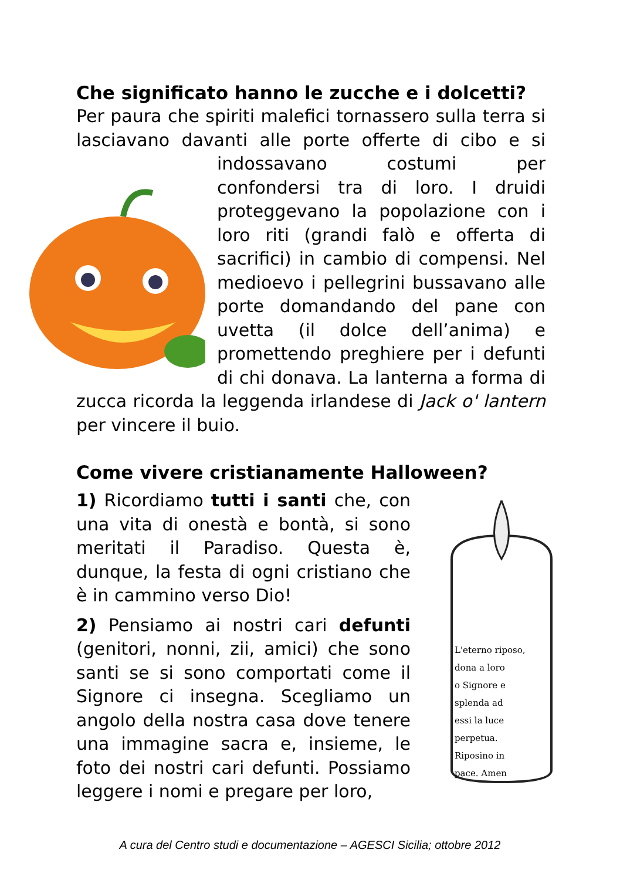Che significato hanno le zucche e i dolcetti?
Per paura che spiriti malefici tornassero sulla terra si lasciavano davanti alle porte offerte di cibo e si indossavano costumi per confondersi tra di loro. I druidi proteggevano la popolazione con i loro riti (grandi falò e offerta di sacrifici) in cambio di compensi. Nel medioevo i pellegrini bussavano alle porte domandando del pane con uvetta (il dolce dell’anima) e promettendo preghiere per i defunti di chi donava. La lanterna a forma di zucca ricorda la leggenda irlandese di Jack o' lantern per vincere il buio.
Come vivere cristianamente Halloween?
L'eterno riposo,
dona a loro
o Signore e
splenda ad
essi la luce
perpetua.
Riposino in
pace. Amen
1) Ricordiamo tutti i santi che, con una vita di onestà e bontà, si sono meritati il Paradiso. Questa è, dunque, la festa di ogni cristiano che è in cammino verso Dio!
2) Pensiamo ai nostri cari defunti (genitori, nonni, zii, amici) che sono santi se si sono comportati come il Signore ci insegna. Scegliamo un angolo della nostra casa dove tenere una immagine sacra e, insieme, le foto dei nostri cari defunti. Possiamo leggere i nomi e pregare per loro,
A cura del Centro studi e documentazione – AGESCI Sicilia; ottobre 2012